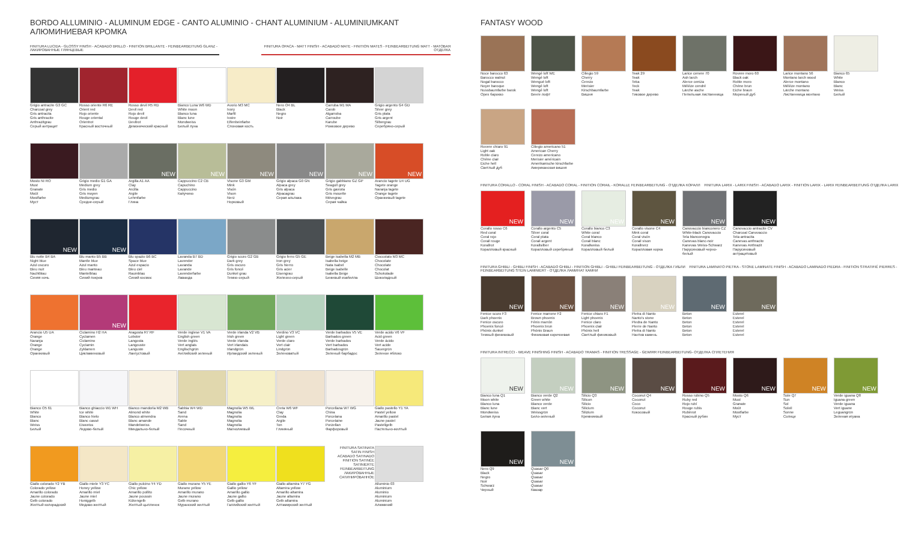BORDO ALLUMINIO - ALUMINUM EDGE - CANTO ALUMINIO - CHANT ALUMINIUM - ALUMINIUMKANT
АЛЮМИНИЕВАЯ КРОМКА
FINITURA LUCIDA - GLOSSY FINISH - ACABADO BRILLO - FINITION BRILLANTE - FEINBEARBEITUNG GLANZ - ЛАКИРОВАННЫЕ ГЛЯНЦЕВЫЕ
FINITURA OPACA - MATT FINISH - ACABADO MATE - FINITION MATES - FEINBEARBEITUNG MATT - МАТОВАЯ ОТДЕЛКА
Grigio antracite G3 GC
Charcoal grey
Gris antracita
Gris anthracite
Anthrazitgrau
Серый антрацит
Rosso oriente R6 RE
Orient red
Rojo oriente
Rouge oriental
Orientrot
Красный восточный
Rosso devil R5 RD
Devil red
Rojo devil
Rouge devil
Devilrot
Демонический красный
Bianco Luna W6 WD
White moon
Blanco luna
Blanc lune
Mondweiss
Белый луна
Avorio M3 MC
Ivory
Marfil
Ivoire
Elfenbeinfarbe
Слоновая кость
Nero O4 BL
Black
Negro
Noir
Carruba M1 MA
Carob
Algarroba
Carroube
Karube
Рожковое дерево
Grigio argento G4 GD
Silver grey
Gris plata
Gris argent
Silbergrau
Серебряно-серый
Mosto NI RO
Must
Granate
Moût
Mostfarbe
Муст
Grigio medio G1 GA
Medium grey
Gris medio
Gris moyen
Mediumgrau
Средне-серый
NEW
Argilla A1 AA
Clay
Arcilla
Argile
Lehmfarbe
Глина
NEW
Cappuccino C2 CB
Capuchino
Cappuccino
Капучино
NEW
Visone G3 GM
Mink
Visón
Vison
Nerz
Норковый
NEW
Grigio alpaca G0 GN
Alpaca grey
Gris alpaca
Alpacagrau
Серая альпака
NEW
Grigio gabbiano GZ GP
Seagull grey
Gris gaviota
Gris mouette
Mövegrau
Серая чайка
NEW
Arancio tagete U4 UG
Tagete orange
Naranja tagete
Orange tagete
Оранжевый tagete
NEW
Blu notte B4 BA
Night blue
Azul oscuro
Bleu nuit
Nachtblau
Синяя ночь
NEW
Blu manto B5 BB
Mantle blue
Azul manto
Bleu manteau
Mantelblau
Синий покров
Blu spazio B6 BC
Space blue
Azul espacio
Bleu ciel
Raumblau
Синий космос
Lavanda B7 BD
Lavender
Lavanda
Lavande
Lavenderfarbe
Лаванда
Grigio scuro G2 GB
Dark grey
Gris oscuro
Gris foncé
Dunkel grau
Темно-серый
Grigio ferro G5 GE
Iron grey
Gris hierro
Gris acier
Eisengrau
Железно-серый
Beige isabella M2 MB
Isabella beige
Nata Isabel
Beige isabelle
Isabella Beige
Бежевый изабелла
Cioccolato M3 MC
Chocolate
Chocolate
Chocolat
Schokolade
Шоколадный
Arancio U5 UA
Orange
Naranja
Orange
Orange
Оранжевый
NEW
Ciclamino H2 HA
Cyclamen
Ciclamino
Cyclamin
Zyklamen
Цикламеновый
Aragosta R7 RF
Lobster
Langosta
Langouste
Languste
Лангустовый
Verde inglese V1 VA
English green
Verde inglés
Vert anglais
Englischgrün
Английский зеленый
Verde irlanda V2 VB
Irish green
Verde irlanda
Vert irlandais
Irlandgrün
Ирландский зеленый
Verdino V3 VC
Light green
Verde claro
Vert clair
Lindgrün
Зеленоватый
Verde barbados V5 VE
Barbados green
Verde barbados
Vert barbados
Barbadosgrün
Зеленый барбадос
Verde acido V6 VF
Acid green
Verde ácido
Vert acide
Sauergrün
Зеленое яблоко
Bianco O5 61
White
Blanco
Blanc
Weiss
Белый
Bianco ghiaccio W1 WH
Ice white
Blanco hielo
Blanc cassé
Eisweiss
Ледово-белый
Bianco mandorla M2 WB
Almond white
Blanco almendra
Blanc amande
Mandelweiss
Миндально-белый
Sabbia W4 WD
Sand
Arena
Sable
Sand
Песочный
Magnolia W5 WL
Magnolia
Magnolia
Magnolia
Magnolia
Магнолиевый
Creta W6 WF
Clay
Greda
Argile
Ton
Глиняный
Porcellana W7 WG
China
Porcelana
Porcelaine
Porzellan
Фарфоровый
Giallo pastello Y1 YA
Pastel yellow
Amarillo pastel
Jaune pastel
Pastellgelb
Пастельно-желтый
Giallo colorado Y2 YB
Colorado yellow
Amarillo colorado
Jaune colorado
Gelb colorado
Желтый колорадский
Giallo miele Y3 YC
Honey yellow
Amarillo miel
Jaune miel
Honiggelb
Медово-желтый
Giallo pulcino Y4 YD
Chic yellow
Amarillo pollito
Jaune poussin
Kükengelb
Желтый цыпленок
Giallo murano Y5 YE
Murano yellow
Amarillo murano
Jaune murano
Gelb murano
Муранский желтый
Giallo gallio Y6 YF
Gallio yellow
Amarillo gallio
Jaune gallio
Gelb gallio
Галлийский желтый
Giallo altamira Y7 YG
Altamira yellow
Amarillo altamira
Jaune altamira
Gelb altamira
Алтамирский желтый
FINITURA SATINATA
SATIN FINISH
ACABADO SATINADO
FINITION SATINÉE
SATINIERTE
FEINBEARBEITUNG
ЛАКИРОВАННЫЕ
САТИНИРОВАННОЕ
Alluminio 03
Aluminium
Aluminio
Aluminium
Aluminium
Алюминий
FANTASY WOOD
Noce barocco 63
Barocco walnut
Nogal barocco
Noyer baroque
Nussbaumfarbe barok
Орех барокко
Wengé loft WE
Wengé loft
Wengué loft
Wengé loft
Wengé loft
Венге лофт
Ciliegio 59
Cherry
Cerezo
Merisier
Kirschbaumfarbe
Вишня
Teak 29
Teak
Teka
Teck
Teak
Тиковое дерево
Larice cenere 70
Ash larch
Alerce ceniza
Mélèze cendré
Lärche asche
Пепельная лиственница
Rovere moro 60
Black oak
Roble moro
Chêne brun
Eiche braun
Мореный дуб
Larice montano 56
Montano larch wood
Alerce montano
Mélèze montano
Lärche montano
Лиственница монтано
Bianco 65
White
Blanco
Blanc
Weiss
Белый
Rovere chiaro 91
Light oak
Roble claro
Chêne clair
Eiche hell
Светлый дуб
Ciliegio americano 51
American Cherry
Cerezo americano
Merisier américain
Amerikanische kirschfarbe
Американская вишня
FINITURA CORALLO - CORAL FINISH - ACABADO CORAL - FINITION CORAIL - KORALLE FEINBEARBEITUNG - ОТДЕЛКА КОРАЛЛ FINITURA LARIX - LARIX FINISH - ACABADO LARIX - FINITION LARIX - LARIX FEINBEARBEITUNG ОТДЕЛКА LARIX
NEW
Corallo rosso C6
Red coral
Coral rojo
Corail rouge
Korallrot
Коралловый красный
NEW
Corallo argento C5
Silver coral
Coral plata
Corail argent
Korallsilber
Коралловый серебряный
NEW
Corallo bianco C3
White coral
Coral blanco
Corail blanc
Korallweiss
Коралловый белый
NEW
Corallo visone C4
Mink coral
Coral visón
Corail vison
Korallnerz
Коралловая норка
NEW
Canovaccio bianconero CZ
White-black Canovaccio
Tela blanconegra
Canevas blanc-noir
Kanevas Weiss-Schwarz
Парусиновый черно-белый
NEW
Canovaccio antracite CV
Charcoal Canovaccio
Tela antracita
Canevas anthracite
Kanevas Anthrazit
Парусиновый антрацитовый
FINITURA GHIBLI - GHIBLI FINISH - ACABADO GHIBLI - FINITION GHIBLI - GHIBLI FEINBEARBEITUNG - ОТДЕЛКА ГИБЛИ FINITURA LAMINATO PIETRA - STONE LAMINATE FINISH - ACABADO LAMINADO PIEDRA - FINITION STRATIFIÉ PIERRES - FEINBEARBEITUNG STEIN LAMINIERT - ОТДЕЛКА ЛАМИНАТ КАМНИ
NEW
Fenice scuro F3
Dark phoenix
Fenice oscuro
Phoenix foncé
Phönix dunkel
Темный финиковый
NEW
Fenice marrone F2
Brown phoenix
Fénix marrón
Phoenix brun
Phönix Braun
Финиковая коричневая
NEW
Fenice chiaro F1
Light phoenix
Fenice claro
Phoenix clair
Phönix hell
Светлый финиковый
NEW
Pietra di Nanto
Nanto's stone
Piedra de Nanto
Pierre de Nanto
Pietra di Nanto
Нантов камень
NEW
Beton
Beton
Beton
Beton
Beton
Beton
NEW
Esterel
Esterel
Esterel
Esterel
Esterel
Esterel
FINITURA INTRECCI - WEAVE FINISHING FINISH - ACABADO TRAMAS - FINITION TRESSAGE - GEWIRR FEINBEARBEITUNG- ОТДЕЛКА СПЛЕТЕНИЯ
NEW
Bianco luna Q1
Moon white
Blanco luna
Blanc lune
Mondweiss
Белая луна
NEW
Bianco verde Q2
Green white
Blanco verde
Blanc vert
Weissgrün
Бело-зеленый
NEW
Silicio Q3
Silicon
Silicio
Silicium
Silizium
Кремниевый
NEW
Coconut Q4
Coconut
Coco
Coconut
Кокосовый
NEW
Rosso rubino Q5
Ruby red
Rojo rubí
Rouge rubis
Rubinrot
Красный рубин
NEW
Mosto Q6
Must
Granate
Moût
Mostfarbe
Муст
NEW
Sole Q7
Sun
Sol
Soleil
Sonne
Солнце
NEW
Verde iguana Q8
Iguana green
Verde iguana
Vert iguane
Leguangrün
Зеленая игуана
NEW
Nero Q9
Black
Negro
Noir
Schwarz
Черный
NEW
Quasar Q0
Quasar
Quasar
Quasar
Quasar
Квазар